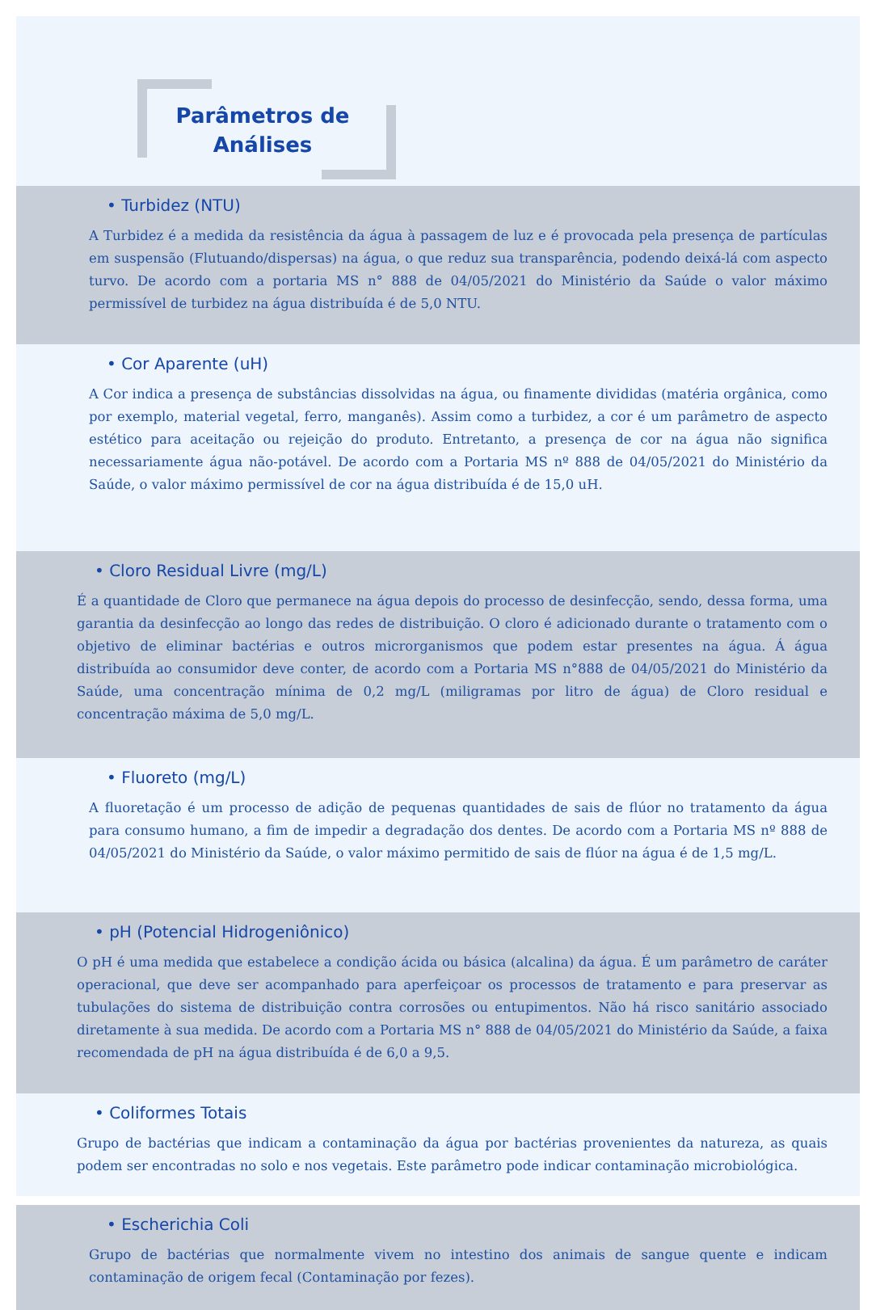Parâmetros de
Análises
• Turbidez (NTU)
A Turbidez é a medida da resistência da água à passagem de luz e é provocada pela presença de partículas em suspensão (Flutuando/dispersas) na água, o que reduz sua transparência, podendo deixá-lá com aspecto turvo. De acordo com a portaria MS n° 888 de 04/05/2021 do Ministério da Saúde o valor máximo permissível de turbidez na água distribuída é de 5,0 NTU.
• Cor Aparente (uH)
A Cor indica a presença de substâncias dissolvidas na água, ou finamente divididas (matéria orgânica, como por exemplo, material vegetal, ferro, manganês). Assim como a turbidez, a cor é um parâmetro de aspecto estético para aceitação ou rejeição do produto. Entretanto, a presença de cor na água não significa necessariamente água não-potável. De acordo com a Portaria MS nº 888 de 04/05/2021 do Ministério da Saúde, o valor máximo permissível de cor na água distribuída é de 15,0 uH.
• Cloro Residual Livre (mg/L)
É a quantidade de Cloro que permanece na água depois do processo de desinfecção, sendo, dessa forma, uma garantia da desinfecção ao longo das redes de distribuição. O cloro é adicionado durante o tratamento com o objetivo de eliminar bactérias e outros microrganismos que podem estar presentes na água. Á água distribuída ao consumidor deve conter, de acordo com a Portaria MS n°888 de 04/05/2021 do Ministério da Saúde, uma concentração mínima de 0,2 mg/L (miligramas por litro de água) de Cloro residual e concentração máxima de 5,0 mg/L.
• Fluoreto (mg/L)
A fluoretação é um processo de adição de pequenas quantidades de sais de flúor no tratamento da água para consumo humano, a fim de impedir a degradação dos dentes. De acordo com a Portaria MS nº 888 de 04/05/2021 do Ministério da Saúde, o valor máximo permitido de sais de flúor na água é de 1,5 mg/L.
• pH (Potencial Hidrogeniônico)
O pH é uma medida que estabelece a condição ácida ou básica (alcalina) da água. É um parâmetro de caráter operacional, que deve ser acompanhado para aperfeiçoar os processos de tratamento e para preservar as tubulações do sistema de distribuição contra corrosões ou entupimentos. Não há risco sanitário associado diretamente à sua medida. De acordo com a Portaria MS n° 888 de 04/05/2021 do Ministério da Saúde, a faixa recomendada de pH na água distribuída é de 6,0 a 9,5.
• Coliformes Totais
Grupo de bactérias que indicam a contaminação da água por bactérias provenientes da natureza, as quais podem ser encontradas no solo e nos vegetais. Este parâmetro pode indicar contaminação microbiológica.
• Escherichia Coli
Grupo de bactérias que normalmente vivem no intestino dos animais de sangue quente e indicam contaminação de origem fecal (Contaminação por fezes).